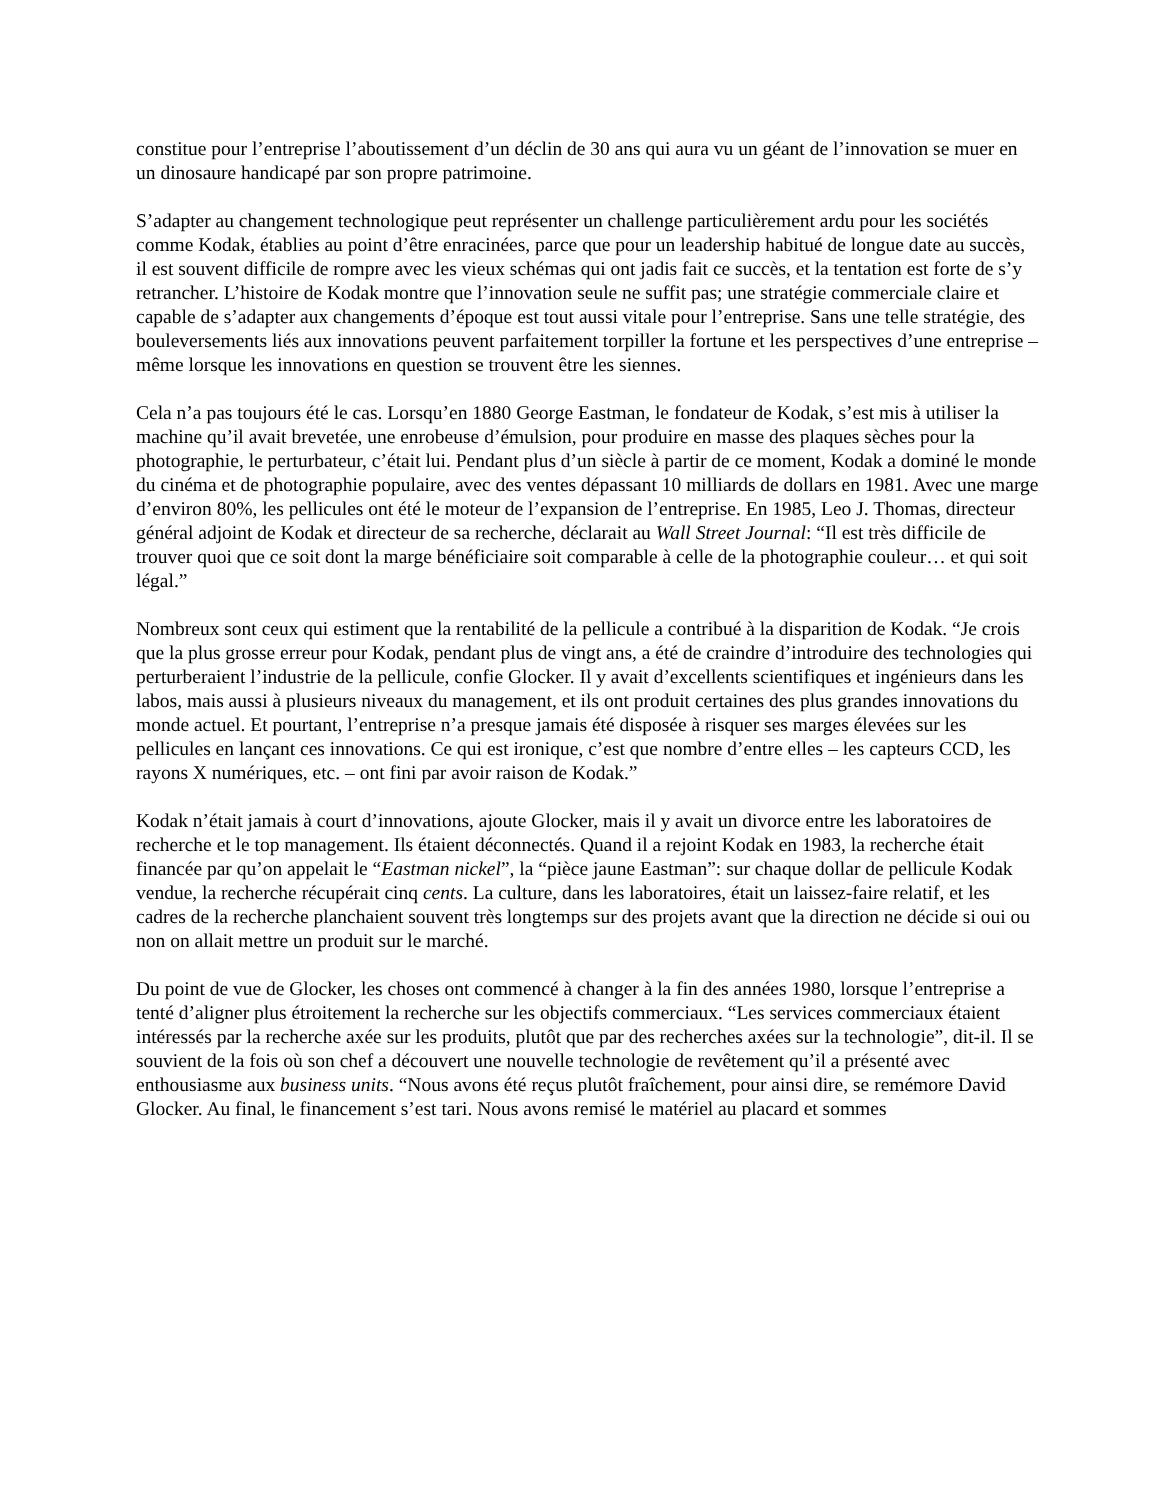constitue pour l’entreprise l’aboutissement d’un déclin de 30 ans qui aura vu un géant de l’innovation se muer en un dinosaure handicapé par son propre patrimoine.
S’adapter au changement technologique peut représenter un challenge particulièrement ardu pour les sociétés comme Kodak, établies au point d’être enracinées, parce que pour un leadership habitué de longue date au succès, il est souvent difficile de rompre avec les vieux schémas qui ont jadis fait ce succès, et la tentation est forte de s’y retrancher. L’histoire de Kodak montre que l’innovation seule ne suffit pas; une stratégie commerciale claire et capable de s’adapter aux changements d’époque est tout aussi vitale pour l’entreprise. Sans une telle stratégie, des bouleversements liés aux innovations peuvent parfaitement torpiller la fortune et les perspectives d’une entreprise – même lorsque les innovations en question se trouvent être les siennes.
Cela n’a pas toujours été le cas. Lorsqu’en 1880 George Eastman, le fondateur de Kodak, s’est mis à utiliser la machine qu’il avait brevetée, une enrobeuse d’émulsion, pour produire en masse des plaques sèches pour la photographie, le perturbateur, c’était lui. Pendant plus d’un siècle à partir de ce moment, Kodak a dominé le monde du cinéma et de photographie populaire, avec des ventes dépassant 10 milliards de dollars en 1981. Avec une marge d’environ 80%, les pellicules ont été le moteur de l’expansion de l’entreprise. En 1985, Leo J. Thomas, directeur général adjoint de Kodak et directeur de sa recherche, déclarait au Wall Street Journal: “Il est très difficile de trouver quoi que ce soit dont la marge bénéficiaire soit comparable à celle de la photographie couleur… et qui soit légal.”
Nombreux sont ceux qui estiment que la rentabilité de la pellicule a contribué à la disparition de Kodak. “Je crois que la plus grosse erreur pour Kodak, pendant plus de vingt ans, a été de craindre d’introduire des technologies qui perturberaient l’industrie de la pellicule, confie Glocker. Il y avait d’excellents scientifiques et ingénieurs dans les labos, mais aussi à plusieurs niveaux du management, et ils ont produit certaines des plus grandes innovations du monde actuel. Et pourtant, l’entreprise n’a presque jamais été disposée à risquer ses marges élevées sur les pellicules en lançant ces innovations. Ce qui est ironique, c’est que nombre d’entre elles – les capteurs CCD, les rayons X numériques, etc. – ont fini par avoir raison de Kodak.”
Kodak n’était jamais à court d’innovations, ajoute Glocker, mais il y avait un divorce entre les laboratoires de recherche et le top management. Ils étaient déconnectés. Quand il a rejoint Kodak en 1983, la recherche était financée par qu’on appelait le “Eastman nickel”, la “pièce jaune Eastman”: sur chaque dollar de pellicule Kodak vendue, la recherche récupérait cinq cents. La culture, dans les laboratoires, était un laissez-faire relatif, et les cadres de la recherche planchaient souvent très longtemps sur des projets avant que la direction ne décide si oui ou non on allait mettre un produit sur le marché.
Du point de vue de Glocker, les choses ont commencé à changer à la fin des années 1980, lorsque l’entreprise a tenté d’aligner plus étroitement la recherche sur les objectifs commerciaux. “Les services commerciaux étaient intéressés par la recherche axée sur les produits, plutôt que par des recherches axées sur la technologie”, dit-il. Il se souvient de la fois où son chef a découvert une nouvelle technologie de revêtement qu’il a présenté avec enthousiasme aux business units. “Nous avons été reçus plutôt fraîchement, pour ainsi dire, se remémore David Glocker. Au final, le financement s’est tari. Nous avons remisé le matériel au placard et sommes